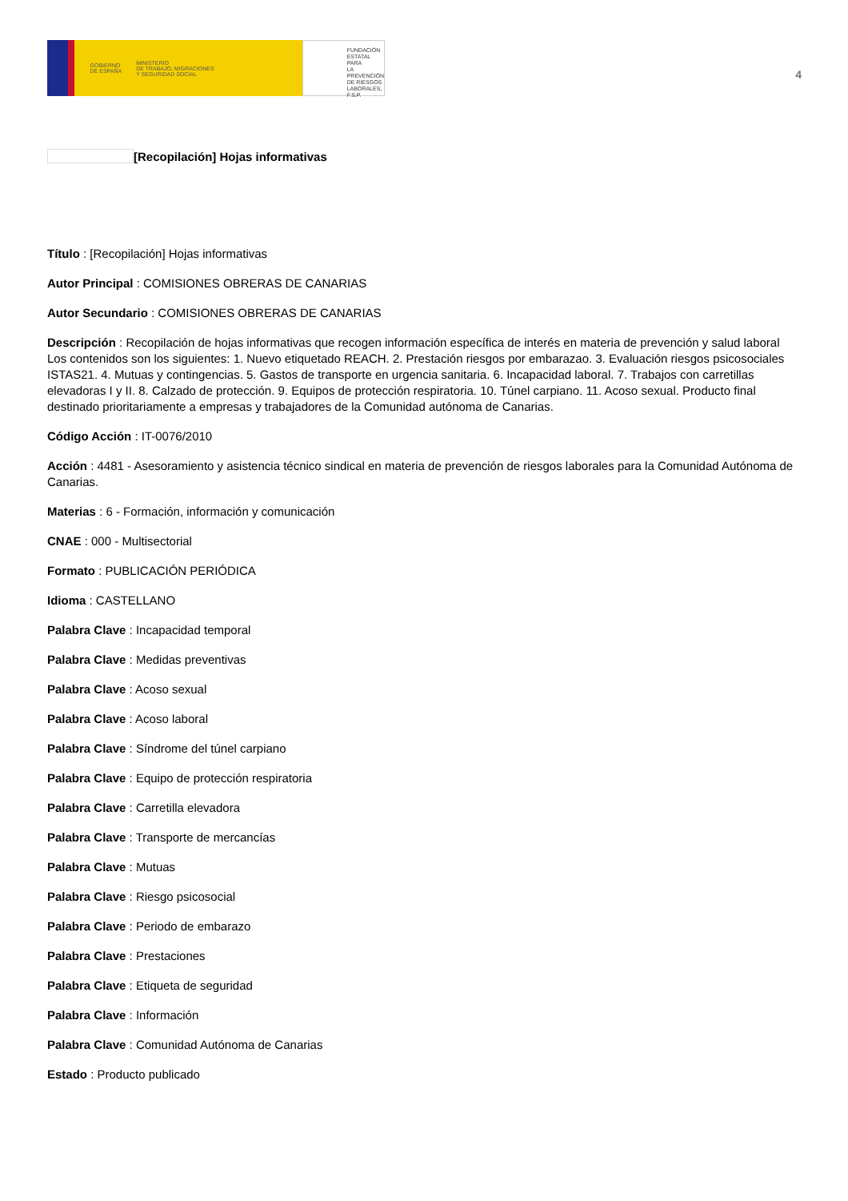GOBIERNO
DE ESPAÑA MINISTERIO
DE TRABAJO, MIGRACIONES
Y SEGURIDAD SOCIAL
FUNDACIÓN
ESTATAL PARA
LA PREVENCIÓN
DE RIESGOS
LABORALES, F.S.P.
4
[Recopilación] Hojas informativas
Título : [Recopilación] Hojas informativas
Autor Principal : COMISIONES OBRERAS DE CANARIAS
Autor Secundario : COMISIONES OBRERAS DE CANARIAS
Descripción : Recopilación de hojas informativas que recogen información específica de interés en materia de prevención y salud laboral Los contenidos son los siguientes: 1. Nuevo etiquetado REACH. 2. Prestación riesgos por embarazao. 3. Evaluación riesgos psicosociales ISTAS21. 4. Mutuas y contingencias. 5. Gastos de transporte en urgencia sanitaria. 6. Incapacidad laboral. 7. Trabajos con carretillas elevadoras I y II. 8. Calzado de protección. 9. Equipos de protección respiratoria. 10. Túnel carpiano. 11. Acoso sexual. Producto final destinado prioritariamente a empresas y trabajadores de la Comunidad autónoma de Canarias.
Código Acción : IT-0076/2010
Acción : 4481 - Asesoramiento y asistencia técnico sindical en materia de prevención de riesgos laborales para la Comunidad Autónoma de Canarias.
Materias : 6 - Formación, información y comunicación
CNAE : 000 - Multisectorial
Formato : PUBLICACIÓN PERIÓDICA
Idioma : CASTELLANO
Palabra Clave : Incapacidad temporal
Palabra Clave : Medidas preventivas
Palabra Clave : Acoso sexual
Palabra Clave : Acoso laboral
Palabra Clave : Síndrome del túnel carpiano
Palabra Clave : Equipo de protección respiratoria
Palabra Clave : Carretilla elevadora
Palabra Clave : Transporte de mercancías
Palabra Clave : Mutuas
Palabra Clave : Riesgo psicosocial
Palabra Clave : Periodo de embarazo
Palabra Clave : Prestaciones
Palabra Clave : Etiqueta de seguridad
Palabra Clave : Información
Palabra Clave : Comunidad Autónoma de Canarias
Estado : Producto publicado